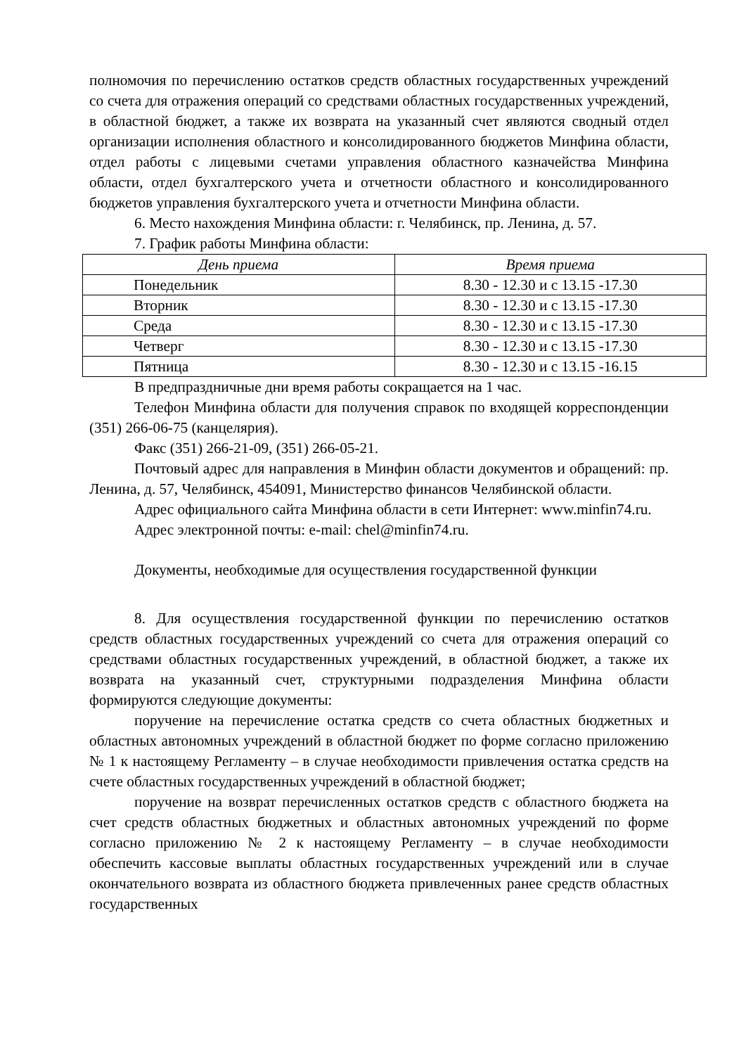полномочия по перечислению остатков средств областных государственных учреждений со счета для отражения операций со средствами областных государственных учреждений, в областной бюджет, а также их возврата на указанный счет являются сводный отдел организации исполнения областного и консолидированного бюджетов Минфина области, отдел работы с лицевыми счетами управления областного казначейства Минфина области, отдел бухгалтерского учета и отчетности областного и консолидированного бюджетов управления бухгалтерского учета и отчетности Минфина области.
6. Место нахождения Минфина области: г. Челябинск, пр. Ленина, д. 57.
7. График работы Минфина области:
| День приема | Время приема |
| --- | --- |
| Понедельник | 8.30 - 12.30 и с 13.15 -17.30 |
| Вторник | 8.30 - 12.30 и с 13.15 -17.30 |
| Среда | 8.30 - 12.30 и с 13.15 -17.30 |
| Четверг | 8.30 - 12.30 и с 13.15 -17.30 |
| Пятница | 8.30 - 12.30 и с 13.15 -16.15 |
В предпраздничные дни время работы сокращается на 1 час.
Телефон Минфина области для получения справок по входящей корреспонденции (351) 266-06-75 (канцелярия).
Факс (351) 266-21-09, (351) 266-05-21.
Почтовый адрес для направления в Минфин области документов и обращений: пр. Ленина, д. 57, Челябинск, 454091, Министерство финансов Челябинской области.
Адрес официального сайта Минфина области в сети Интернет: www.minfin74.ru.
Адрес электронной почты: e-mail: chel@minfin74.ru.
Документы, необходимые для осуществления государственной функции
8. Для осуществления государственной функции по перечислению остатков средств областных государственных учреждений со счета для отражения операций со средствами областных государственных учреждений, в областной бюджет, а также их возврата на указанный счет, структурными подразделения Минфина области формируются следующие документы:
поручение на перечисление остатка средств со счета областных бюджетных и областных автономных учреждений в областной бюджет по форме согласно приложению № 1 к настоящему Регламенту – в случае необходимости привлечения остатка средств на счете областных государственных учреждений в областной бюджет;
поручение на возврат перечисленных остатков средств с областного бюджета на счет средств областных бюджетных и областных автономных учреждений по форме согласно приложению № 2 к настоящему Регламенту – в случае необходимости обеспечить кассовые выплаты областных государственных учреждений или в случае окончательного возврата из областного бюджета привлеченных ранее средств областных государственных